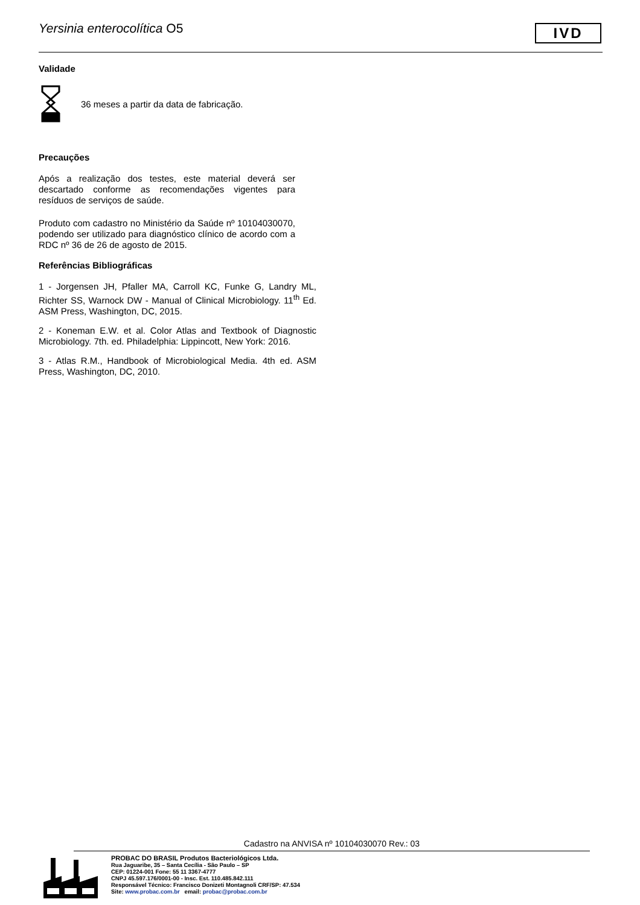Yersinia enterocolítica O5
IVD
Validade
36 meses a partir da data de fabricação.
Precauções
Após a realização dos testes, este material deverá ser descartado conforme as recomendações vigentes para resíduos de serviços de saúde.
Produto com cadastro no Ministério da Saúde nº 10104030070, podendo ser utilizado para diagnóstico clínico de acordo com a RDC nº 36 de 26 de agosto de 2015.
Referências Bibliográficas
1 - Jorgensen JH, Pfaller MA, Carroll KC, Funke G, Landry ML, Richter SS, Warnock DW - Manual of Clinical Microbiology. 11<sup>th</sup> Ed. ASM Press, Washington, DC, 2015.
2 - Koneman E.W. et al. Color Atlas and Textbook of Diagnostic Microbiology. 7th. ed. Philadelphia: Lippincott, New York: 2016.
3 - Atlas R.M., Handbook of Microbiological Media. 4th ed. ASM Press, Washington, DC, 2010.
Cadastro na ANVISA nº 10104030070 Rev.: 03
PROBAC DO BRASIL Produtos Bacteriológicos Ltda.
Rua Jaguaribe, 35 – Santa Cecília - São Paulo – SP
CEP: 01224-001 Fone: 55 11 3367-4777
CNPJ 45.597.176/0001-00 - Insc. Est. 110.485.842.111
Responsável Técnico: Francisco Donizeti Montagnoli CRF/SP: 47.534
Site: www.probac.com.br email: probac@probac.com.br